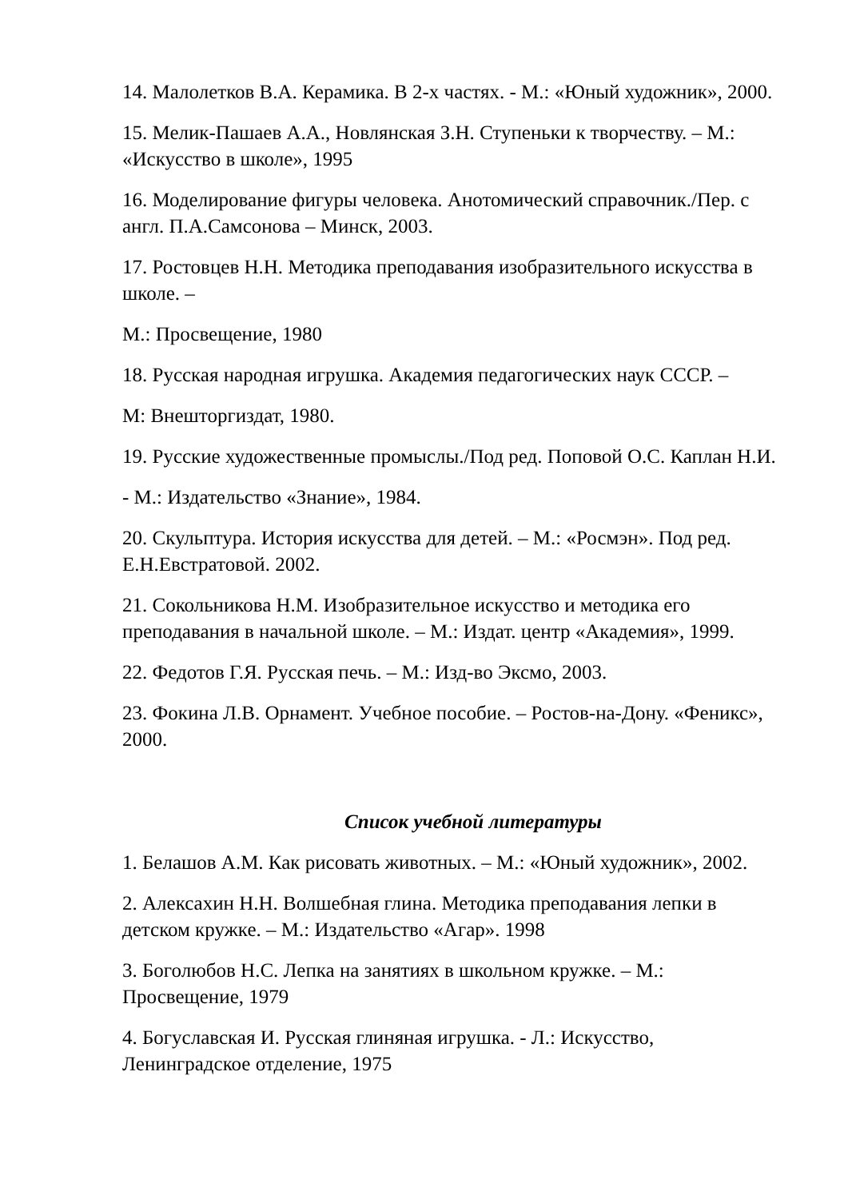14. Малолетков В.А. Керамика. В 2-х частях. - М.: «Юный художник», 2000.
15. Мелик-Пашаев А.А., Новлянская З.Н. Ступеньки к творчеству. – М.: «Искусство в школе», 1995
16. Моделирование фигуры человека. Анотомический справочник./Пер. с англ. П.А.Самсонова – Минск, 2003.
17. Ростовцев Н.Н. Методика преподавания изобразительного искусства в школе. –
М.: Просвещение, 1980
18. Русская народная игрушка. Академия педагогических наук СССР. –
М: Внешторгиздат, 1980.
19. Русские художественные промыслы./Под ред. Поповой О.С. Каплан Н.И.
- М.: Издательство «Знание», 1984.
20. Скульптура. История искусства для детей. – М.: «Росмэн». Под ред. Е.Н.Евстратовой. 2002.
21. Сокольникова Н.М. Изобразительное искусство и методика его преподавания в начальной школе. – М.: Издат. центр «Академия», 1999.
22. Федотов Г.Я. Русская печь. – М.: Изд-во Эксмо, 2003.
23. Фокина Л.В. Орнамент. Учебное пособие. – Ростов-на-Дону. «Феникс», 2000.
Список учебной литературы
1. Белашов А.М. Как рисовать животных. – М.: «Юный художник», 2002.
2. Алексахин Н.Н. Волшебная глина. Методика преподавания лепки в детском кружке. – М.: Издательство «Агар». 1998
3. Боголюбов Н.С. Лепка на занятиях в школьном кружке. – М.: Просвещение, 1979
4. Богуславская И. Русская глиняная игрушка. - Л.: Искусство, Ленинградское отделение, 1975